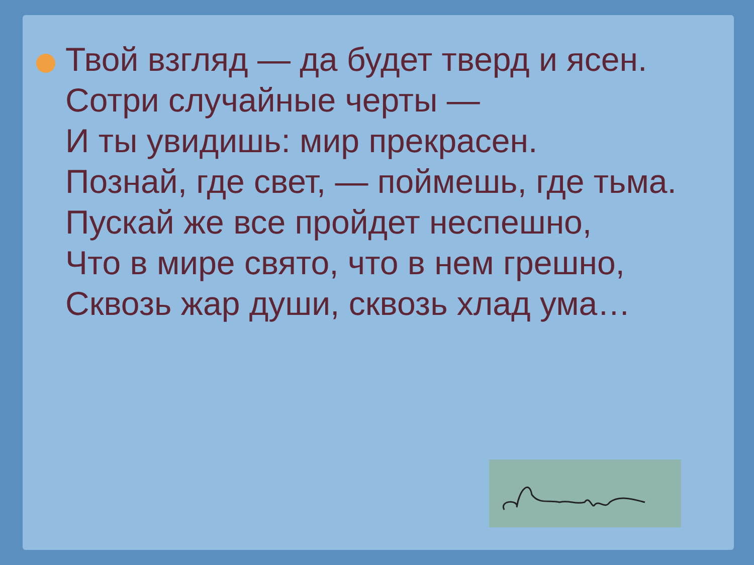Твой взгляд — да будет тверд и ясен.
Сотри случайные черты —
И ты увидишь: мир прекрасен.
Познай, где свет, — поймешь, где тьма.
Пускай же все пройдет неспешно,
Что в мире свято, что в нем грешно,
Сквозь жар души, сквозь хлад ума…